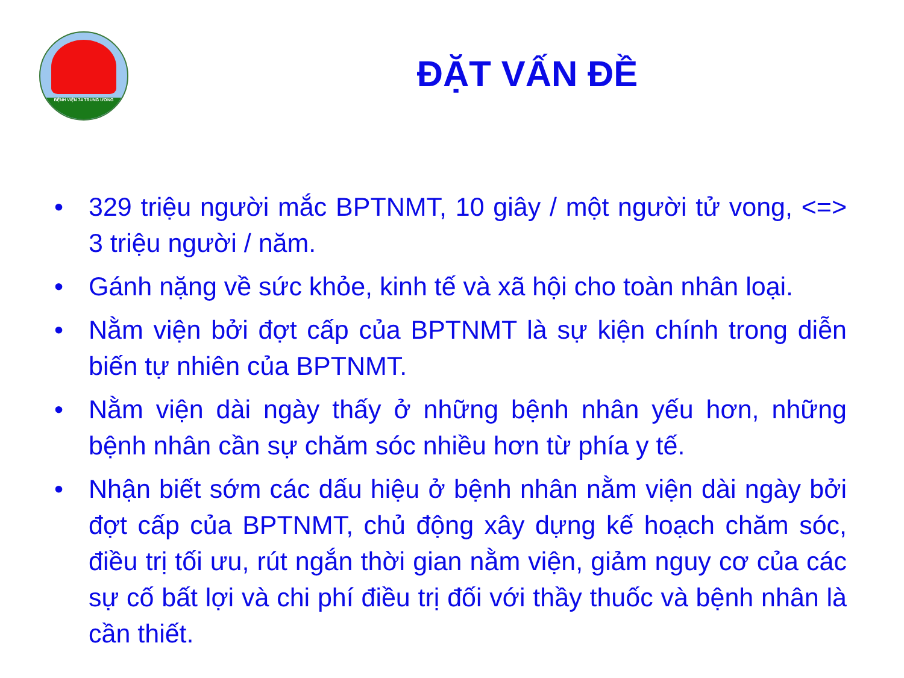BỆNH VIỆN 74 TRUNG ƯƠNG
ĐẶT VẤN ĐỀ
• 329 triệu người mắc BPTNMT, 10 giây / một người tử vong, <=> 3 triệu người / năm.
• Gánh nặng về sức khỏe, kinh tế và xã hội cho toàn nhân loại.
• Nằm viện bởi đợt cấp của BPTNMT là sự kiện chính trong diễn biến tự nhiên của BPTNMT.
• Nằm viện dài ngày thấy ở những bệnh nhân yếu hơn, những bệnh nhân cần sự chăm sóc nhiều hơn từ phía y tế.
• Nhận biết sớm các dấu hiệu ở bệnh nhân nằm viện dài ngày bởi đợt cấp của BPTNMT, chủ động xây dựng kế hoạch chăm sóc, điều trị tối ưu, rút ngắn thời gian nằm viện, giảm nguy cơ của các sự cố bất lợi và chi phí điều trị đối với thầy thuốc và bệnh nhân là cần thiết.